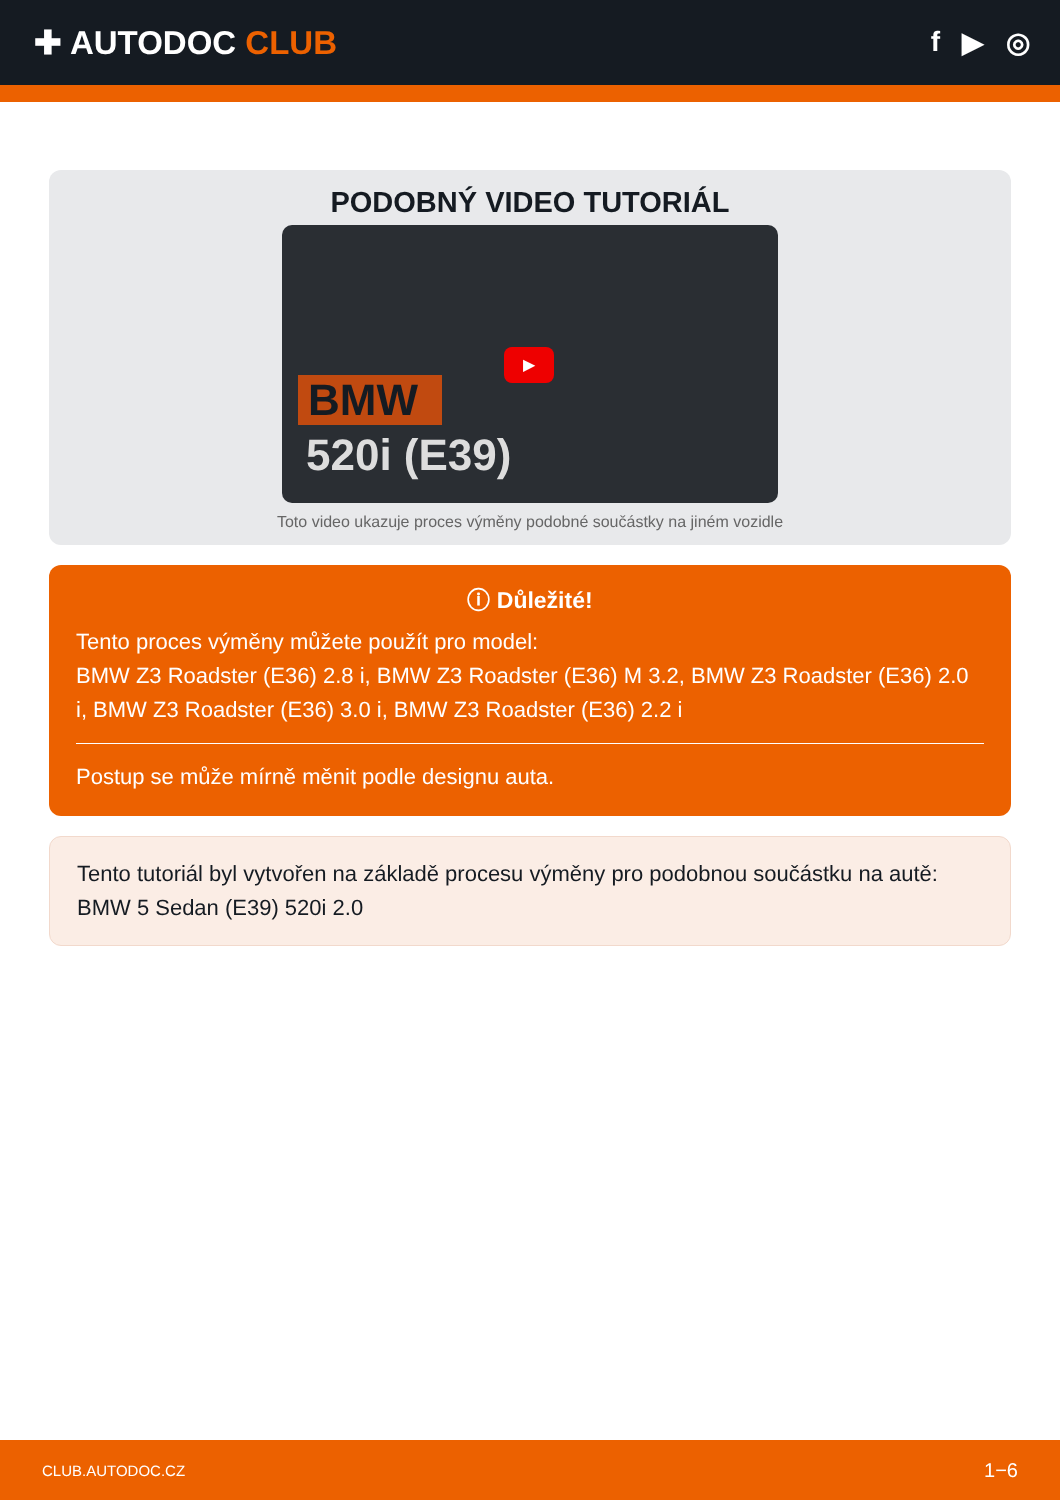✚ AUTODOC CLUB
f ▶ ◎
PODOBNÝ VIDEO TUTORIÁL
BMW
520i (E39)
▶
Toto video ukazuje proces výměny podobné součástky na jiném vozidle
ⓘ Důležité!
Tento proces výměny můžete použít pro model:
BMW Z3 Roadster (E36) 2.8 i, BMW Z3 Roadster (E36) M 3.2, BMW Z3 Roadster (E36) 2.0 i, BMW Z3 Roadster (E36) 3.0 i, BMW Z3 Roadster (E36) 2.2 i
Postup se může mírně měnit podle designu auta.
Tento tutoriál byl vytvořen na základě procesu výměny pro podobnou součástku na autě: BMW 5 Sedan (E39) 520i 2.0
CLUB.AUTODOC.CZ 1−6